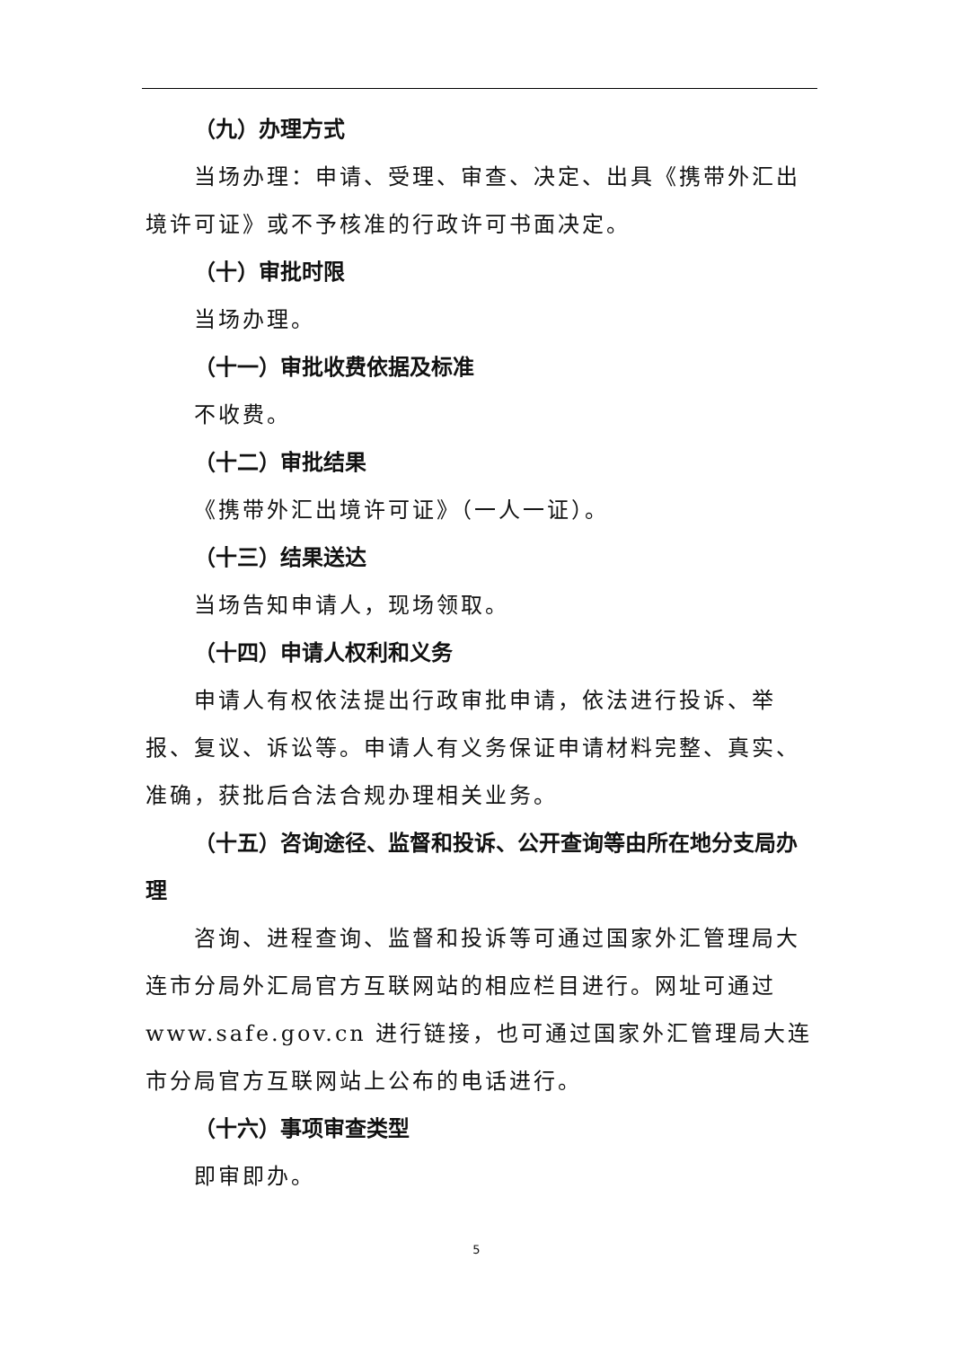（九）办理方式
当场办理：申请、受理、审查、决定、出具《携带外汇出境许可证》或不予核准的行政许可书面决定。
（十）审批时限
当场办理。
（十一）审批收费依据及标准
不收费。
（十二）审批结果
《携带外汇出境许可证》（一人一证）。
（十三）结果送达
当场告知申请人，现场领取。
（十四）申请人权利和义务
申请人有权依法提出行政审批申请，依法进行投诉、举报、复议、诉讼等。申请人有义务保证申请材料完整、真实、准确，获批后合法合规办理相关业务。
（十五）咨询途径、监督和投诉、公开查询等由所在地分支局办理
咨询、进程查询、监督和投诉等可通过国家外汇管理局大连市分局外汇局官方互联网站的相应栏目进行。网址可通过www.safe.gov.cn 进行链接，也可通过国家外汇管理局大连市分局官方互联网站上公布的电话进行。
（十六）事项审查类型
即审即办。
5